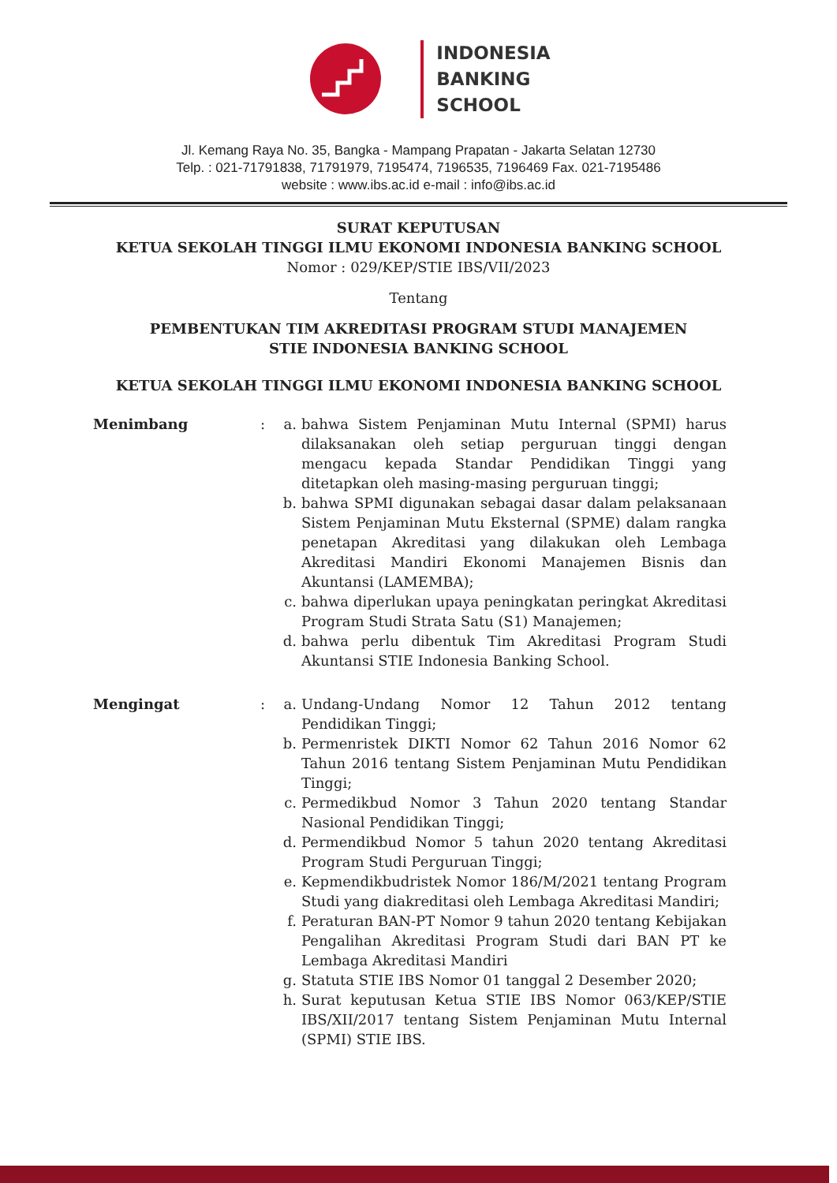INDONESIA
BANKING
SCHOOL
Jl. Kemang Raya No. 35, Bangka - Mampang Prapatan - Jakarta Selatan 12730
Telp. : 021-71791838, 71791979, 7195474, 7196535, 7196469 Fax. 021-7195486
website : www.ibs.ac.id e-mail : info@ibs.ac.id
SURAT KEPUTUSAN
KETUA SEKOLAH TINGGI ILMU EKONOMI INDONESIA BANKING SCHOOL
Nomor : 029/KEP/STIE IBS/VII/2023
Tentang
PEMBENTUKAN TIM AKREDITASI PROGRAM STUDI MANAJEMEN
STIE INDONESIA BANKING SCHOOL
KETUA SEKOLAH TINGGI ILMU EKONOMI INDONESIA BANKING SCHOOL
Menimbang : a. bahwa Sistem Penjaminan Mutu Internal (SPMI) harus dilaksanakan oleh setiap perguruan tinggi dengan mengacu kepada Standar Pendidikan Tinggi yang ditetapkan oleh masing-masing perguruan tinggi;
b. bahwa SPMI digunakan sebagai dasar dalam pelaksanaan Sistem Penjaminan Mutu Eksternal (SPME) dalam rangka penetapan Akreditasi yang dilakukan oleh Lembaga Akreditasi Mandiri Ekonomi Manajemen Bisnis dan Akuntansi (LAMEMBA);
c. bahwa diperlukan upaya peningkatan peringkat Akreditasi Program Studi Strata Satu (S1) Manajemen;
d. bahwa perlu dibentuk Tim Akreditasi Program Studi Akuntansi STIE Indonesia Banking School.
Mengingat : a. Undang-Undang Nomor 12 Tahun 2012 tentang Pendidikan Tinggi;
b. Permenristek DIKTI Nomor 62 Tahun 2016 Nomor 62 Tahun 2016 tentang Sistem Penjaminan Mutu Pendidikan Tinggi;
c. Permedikbud Nomor 3 Tahun 2020 tentang Standar Nasional Pendidikan Tinggi;
d. Permendikbud Nomor 5 tahun 2020 tentang Akreditasi Program Studi Perguruan Tinggi;
e. Kepmendikbudristek Nomor 186/M/2021 tentang Program Studi yang diakreditasi oleh Lembaga Akreditasi Mandiri;
f. Peraturan BAN-PT Nomor 9 tahun 2020 tentang Kebijakan Pengalihan Akreditasi Program Studi dari BAN PT ke Lembaga Akreditasi Mandiri
g. Statuta STIE IBS Nomor 01 tanggal 2 Desember 2020;
h. Surat keputusan Ketua STIE IBS Nomor 063/KEP/STIE IBS/XII/2017 tentang Sistem Penjaminan Mutu Internal (SPMI) STIE IBS.